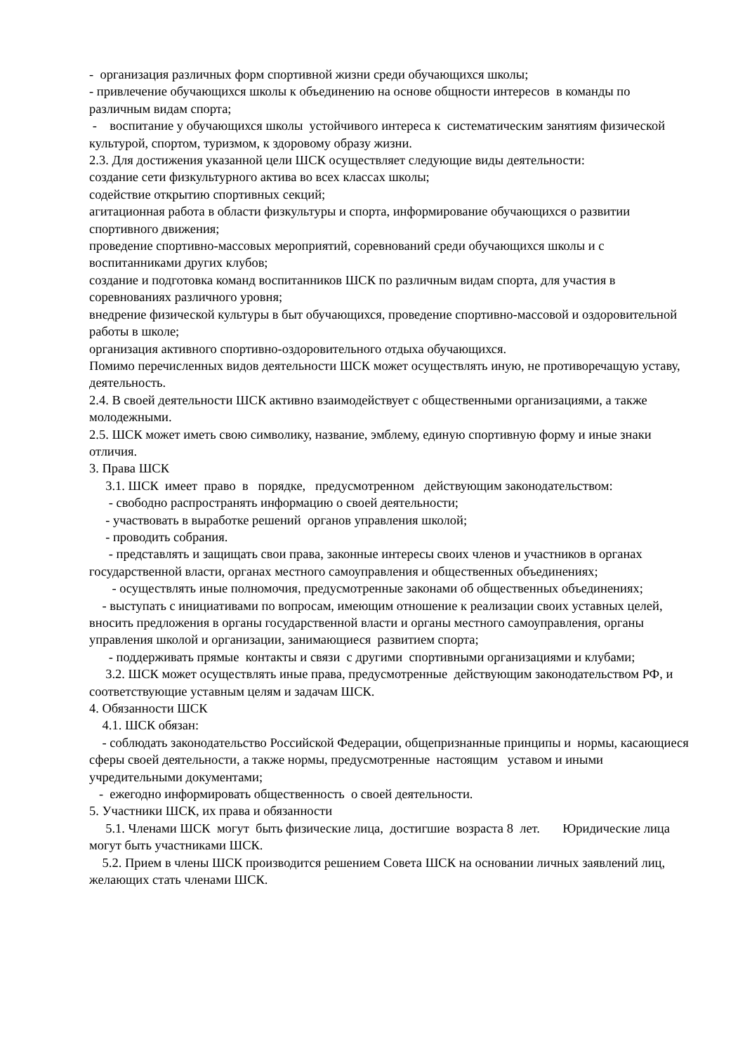- организация различных форм спортивной жизни среди обучающихся школы;
- привлечение обучающихся школы к объединению на основе общности интересов в команды по различным видам спорта;
- воспитание у обучающихся школы устойчивого интереса к систематическим занятиям физической культурой, спортом, туризмом, к здоровому образу жизни.
2.3. Для достижения указанной цели ШСК осуществляет следующие виды деятельности:
создание сети физкультурного актива во всех классах школы;
содействие открытию спортивных секций;
агитационная работа в области физкультуры и спорта, информирование обучающихся о развитии спортивного движения;
проведение спортивно-массовых мероприятий, соревнований среди обучающихся школы и с воспитанниками других клубов;
создание и подготовка команд воспитанников ШСК по различным видам спорта, для участия в соревнованиях различного уровня;
внедрение физической культуры в быт обучающихся, проведение спортивно-массовой и оздоровительной работы в школе;
организация активного спортивно-оздоровительного отдыха обучающихся.
Помимо перечисленных видов деятельности ШСК может осуществлять иную, не противоречащую уставу, деятельность.
2.4. В своей деятельности ШСК активно взаимодействует с общественными организациями, а также молодежными.
2.5. ШСК может иметь свою символику, название, эмблему, единую спортивную форму и иные знаки отличия.
3. Права ШСК
3.1. ШСК имеет право в порядке, предусмотренном действующим законодательством:
- свободно распространять информацию о своей деятельности;
- участвовать в выработке решений органов управления школой;
- проводить собрания.
- представлять и защищать свои права, законные интересы своих членов и участников в органах государственной власти, органах местного самоуправления и общественных объединениях;
- осуществлять иные полномочия, предусмотренные законами об общественных объединениях;
- выступать с инициативами по вопросам, имеющим отношение к реализации своих уставных целей, вносить предложения в органы государственной власти и органы местного самоуправления, органы управления школой и организации, занимающиеся развитием спорта;
- поддерживать прямые контакты и связи с другими спортивными организациями и клубами;
3.2. ШСК может осуществлять иные права, предусмотренные действующим законодательством РФ, и соответствующие уставным целям и задачам ШСК.
4. Обязанности ШСК
4.1. ШСК обязан:
- соблюдать законодательство Российской Федерации, общепризнанные принципы и нормы, касающиеся сферы своей деятельности, а также нормы, предусмотренные настоящим уставом и иными учредительными документами;
- ежегодно информировать общественность о своей деятельности.
5. Участники ШСК, их права и обязанности
5.1. Членами ШСК могут быть физические лица, достигшие возраста 8 лет. Юридические лица могут быть участниками ШСК.
5.2. Прием в члены ШСК производится решением Совета ШСК на основании личных заявлений лиц, желающих стать членами ШСК.